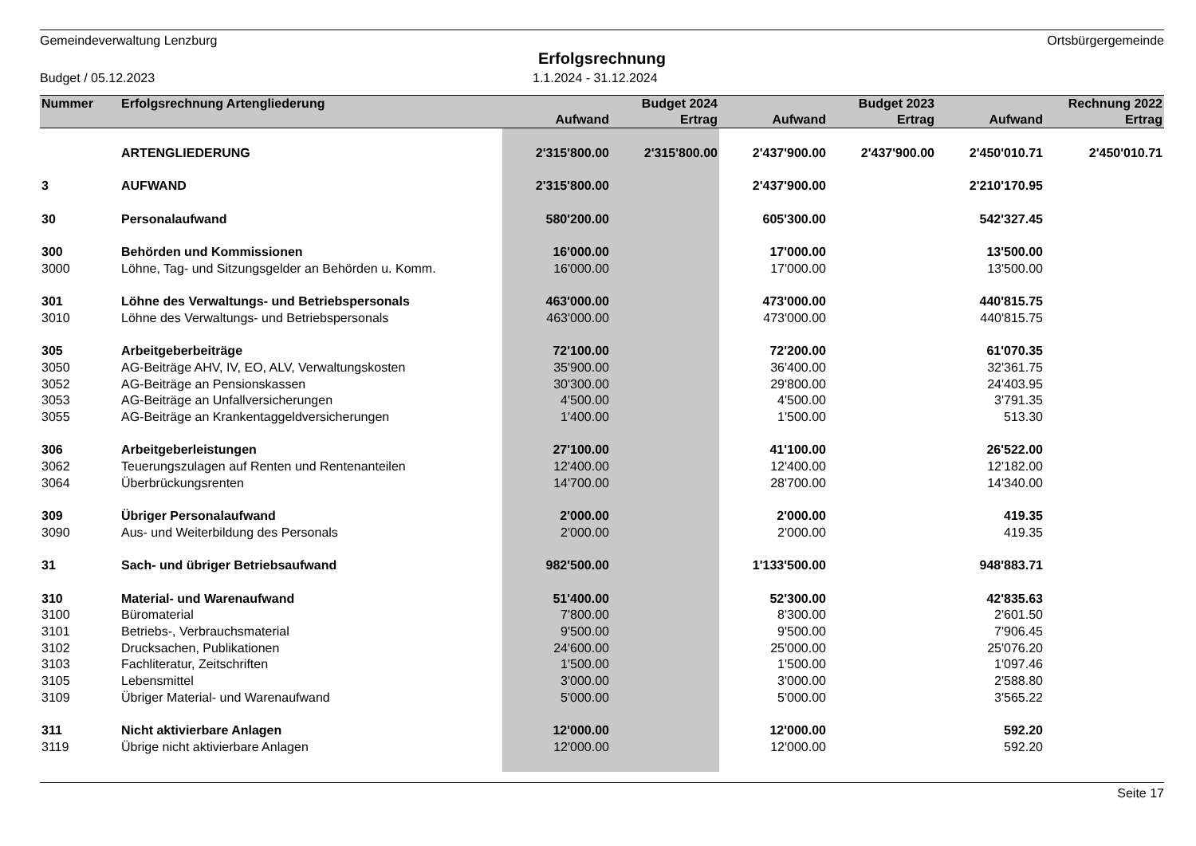Gemeindeverwaltung Lenzburg Ortsbürgergemeinde
Erfolgsrechnung
Budget / 05.12.2023 1.1.2024 - 31.12.2024
| Nummer | Erfolgsrechnung Artengliederung | | Budget 2024 | | Budget 2023 | | Rechnung 2022 |
| --- | --- | --- | --- | --- | --- | --- | --- |
| | | Aufwand | Ertrag | Aufwand | Ertrag | Aufwand | Ertrag |
| | ARTENGLIEDERUNG | 2'315'800.00 | 2'315'800.00 | 2'437'900.00 | 2'437'900.00 | 2'450'010.71 | 2'450'010.71 |
| 3 | AUFWAND | 2'315'800.00 | | 2'437'900.00 | | 2'210'170.95 | |
| 30 | Personalaufwand | 580'200.00 | | 605'300.00 | | 542'327.45 | |
| 300 | Behörden und Kommissionen | 16'000.00 | | 17'000.00 | | 13'500.00 | |
| 3000 | Löhne, Tag- und Sitzungsgelder an Behörden u. Komm. | 16'000.00 | | 17'000.00 | | 13'500.00 | |
| 301 | Löhne des Verwaltungs- und Betriebspersonals | 463'000.00 | | 473'000.00 | | 440'815.75 | |
| 3010 | Löhne des Verwaltungs- und Betriebspersonals | 463'000.00 | | 473'000.00 | | 440'815.75 | |
| 305 | Arbeitgeberbeiträge | 72'100.00 | | 72'200.00 | | 61'070.35 | |
| 3050 | AG-Beiträge AHV, IV, EO, ALV, Verwaltungskosten | 35'900.00 | | 36'400.00 | | 32'361.75 | |
| 3052 | AG-Beiträge an Pensionskassen | 30'300.00 | | 29'800.00 | | 24'403.95 | |
| 3053 | AG-Beiträge an Unfallversicherungen | 4'500.00 | | 4'500.00 | | 3'791.35 | |
| 3055 | AG-Beiträge an Krankentaggeldversicherungen | 1'400.00 | | 1'500.00 | | 513.30 | |
| 306 | Arbeitgeberleistungen | 27'100.00 | | 41'100.00 | | 26'522.00 | |
| 3062 | Teuerungszulagen auf Renten und Rentenanteilen | 12'400.00 | | 12'400.00 | | 12'182.00 | |
| 3064 | Überbrückungsrenten | 14'700.00 | | 28'700.00 | | 14'340.00 | |
| 309 | Übriger Personalaufwand | 2'000.00 | | 2'000.00 | | 419.35 | |
| 3090 | Aus- und Weiterbildung des Personals | 2'000.00 | | 2'000.00 | | 419.35 | |
| 31 | Sach- und übriger Betriebsaufwand | 982'500.00 | | 1'133'500.00 | | 948'883.71 | |
| 310 | Material- und Warenaufwand | 51'400.00 | | 52'300.00 | | 42'835.63 | |
| 3100 | Büromaterial | 7'800.00 | | 8'300.00 | | 2'601.50 | |
| 3101 | Betriebs-, Verbrauchsmaterial | 9'500.00 | | 9'500.00 | | 7'906.45 | |
| 3102 | Drucksachen, Publikationen | 24'600.00 | | 25'000.00 | | 25'076.20 | |
| 3103 | Fachliteratur, Zeitschriften | 1'500.00 | | 1'500.00 | | 1'097.46 | |
| 3105 | Lebensmittel | 3'000.00 | | 3'000.00 | | 2'588.80 | |
| 3109 | Übriger Material- und Warenaufwand | 5'000.00 | | 5'000.00 | | 3'565.22 | |
| 311 | Nicht aktivierbare Anlagen | 12'000.00 | | 12'000.00 | | 592.20 | |
| 3119 | Übrige nicht aktivierbare Anlagen | 12'000.00 | | 12'000.00 | | 592.20 | |
Seite 17